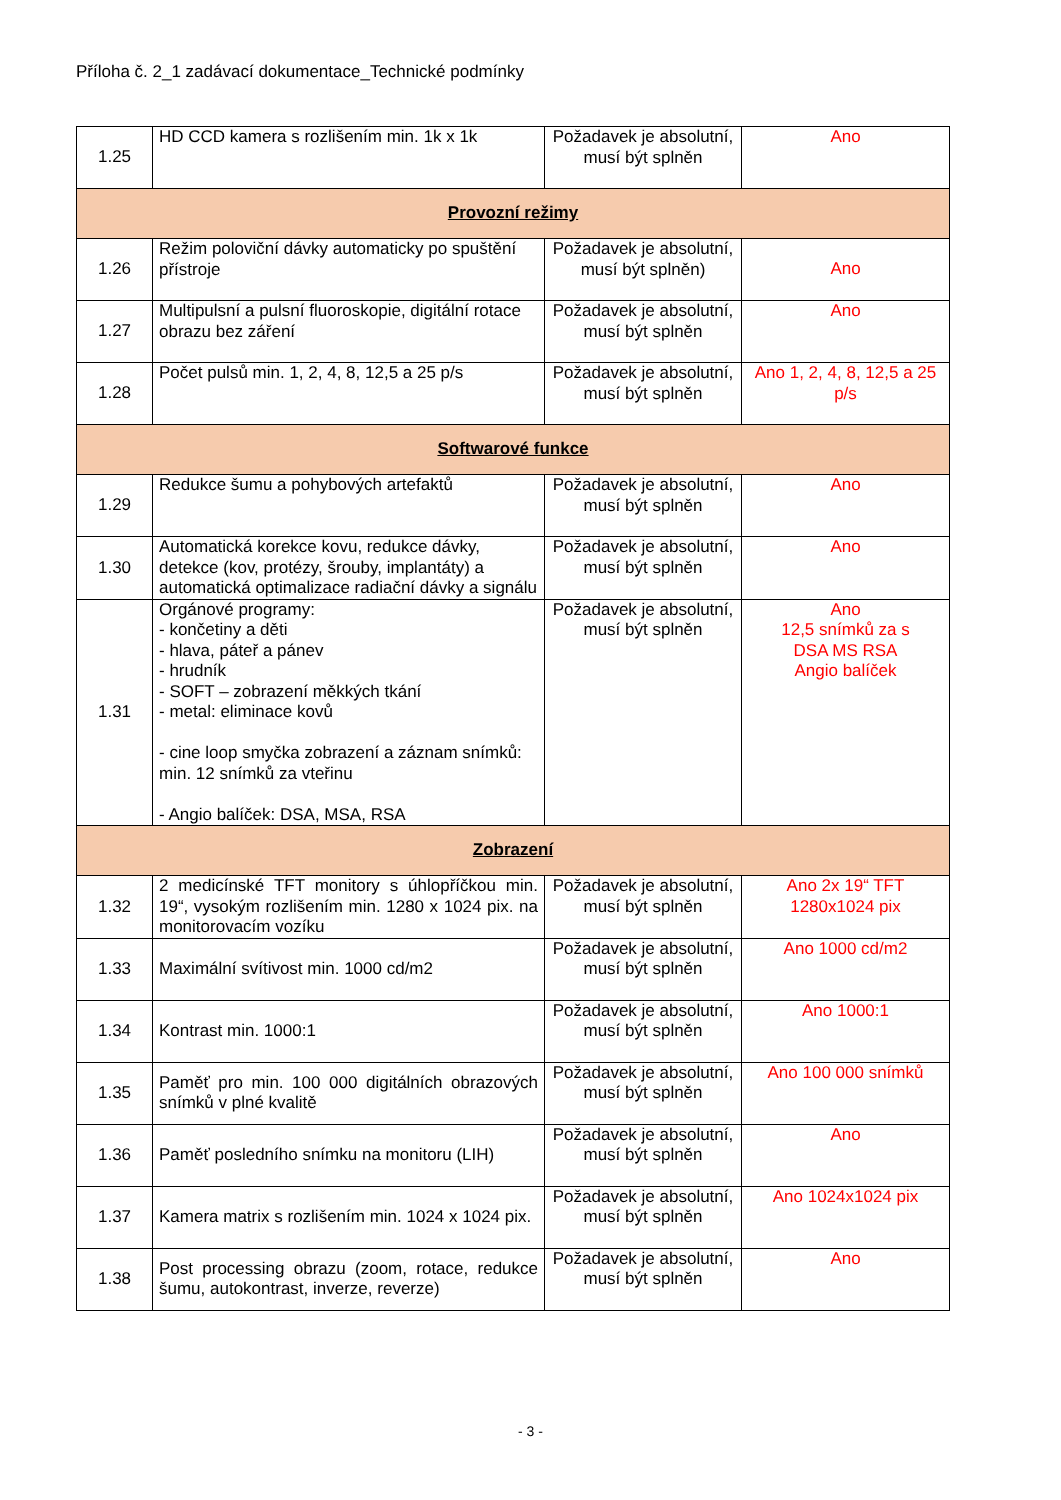Příloha č. 2_1 zadávací dokumentace_Technické podmínky
| 1.25 | HD CCD kamera s rozlišením min. 1k x 1k | Požadavek je absolutní, musí být splněn | Ano |
| Provozní režimy | | | |
| 1.26 | Režim poloviční dávky automaticky po spuštění přístroje | Požadavek je absolutní, musí být splněn) | Ano |
| 1.27 | Multipulsní a pulsní fluoroskopie, digitální rotace obrazu bez záření | Požadavek je absolutní, musí být splněn | Ano |
| 1.28 | Počet pulsů min. 1, 2, 4, 8, 12,5 a 25 p/s | Požadavek je absolutní, musí být splněn | Ano 1, 2, 4, 8, 12,5 a 25 p/s |
| Softwarové funkce | | | |
| 1.29 | Redukce šumu a pohybových artefaktů | Požadavek je absolutní, musí být splněn | Ano |
| 1.30 | Automatická korekce kovu, redukce dávky, detekce (kov, protézy, šrouby, implantáty) a automatická optimalizace radiační dávky a signálu | Požadavek je absolutní, musí být splněn | Ano |
| 1.31 | Orgánové programy: - končetiny a děti - hlava, páteř a pánev - hrudník - SOFT – zobrazení měkkých tkání - metal: eliminace kovů - cine loop smyčka zobrazení a záznam snímků: min. 12 snímků za vteřinu - Angio balíček: DSA, MSA, RSA | Požadavek je absolutní, musí být splněn | Ano 12,5 snímků za s DSA MS RSA Angio balíček |
| Zobrazení | | | |
| 1.32 | 2 medicínské TFT monitory s úhlopříčkou min. 19“, vysokým rozlišením min. 1280 x 1024 pix. na monitorovacím vozíku | Požadavek je absolutní, musí být splněn | Ano 2x 19“ TFT 1280x1024 pix |
| 1.33 | Maximální svítivost min. 1000 cd/m2 | Požadavek je absolutní, musí být splněn | Ano 1000 cd/m2 |
| 1.34 | Kontrast min. 1000:1 | Požadavek je absolutní, musí být splněn | Ano 1000:1 |
| 1.35 | Paměť pro min. 100 000 digitálních obrazových snímků v plné kvalitě | Požadavek je absolutní, musí být splněn | Ano 100 000 snímků |
| 1.36 | Paměť posledního snímku na monitoru (LIH) | Požadavek je absolutní, musí být splněn | Ano |
| 1.37 | Kamera matrix s rozlišením min. 1024 x 1024 pix. | Požadavek je absolutní, musí být splněn | Ano 1024x1024 pix |
| 1.38 | Post processing obrazu (zoom, rotace, redukce šumu, autokontrast, inverze, reverze) | Požadavek je absolutní, musí být splněn | Ano |
- 3 -